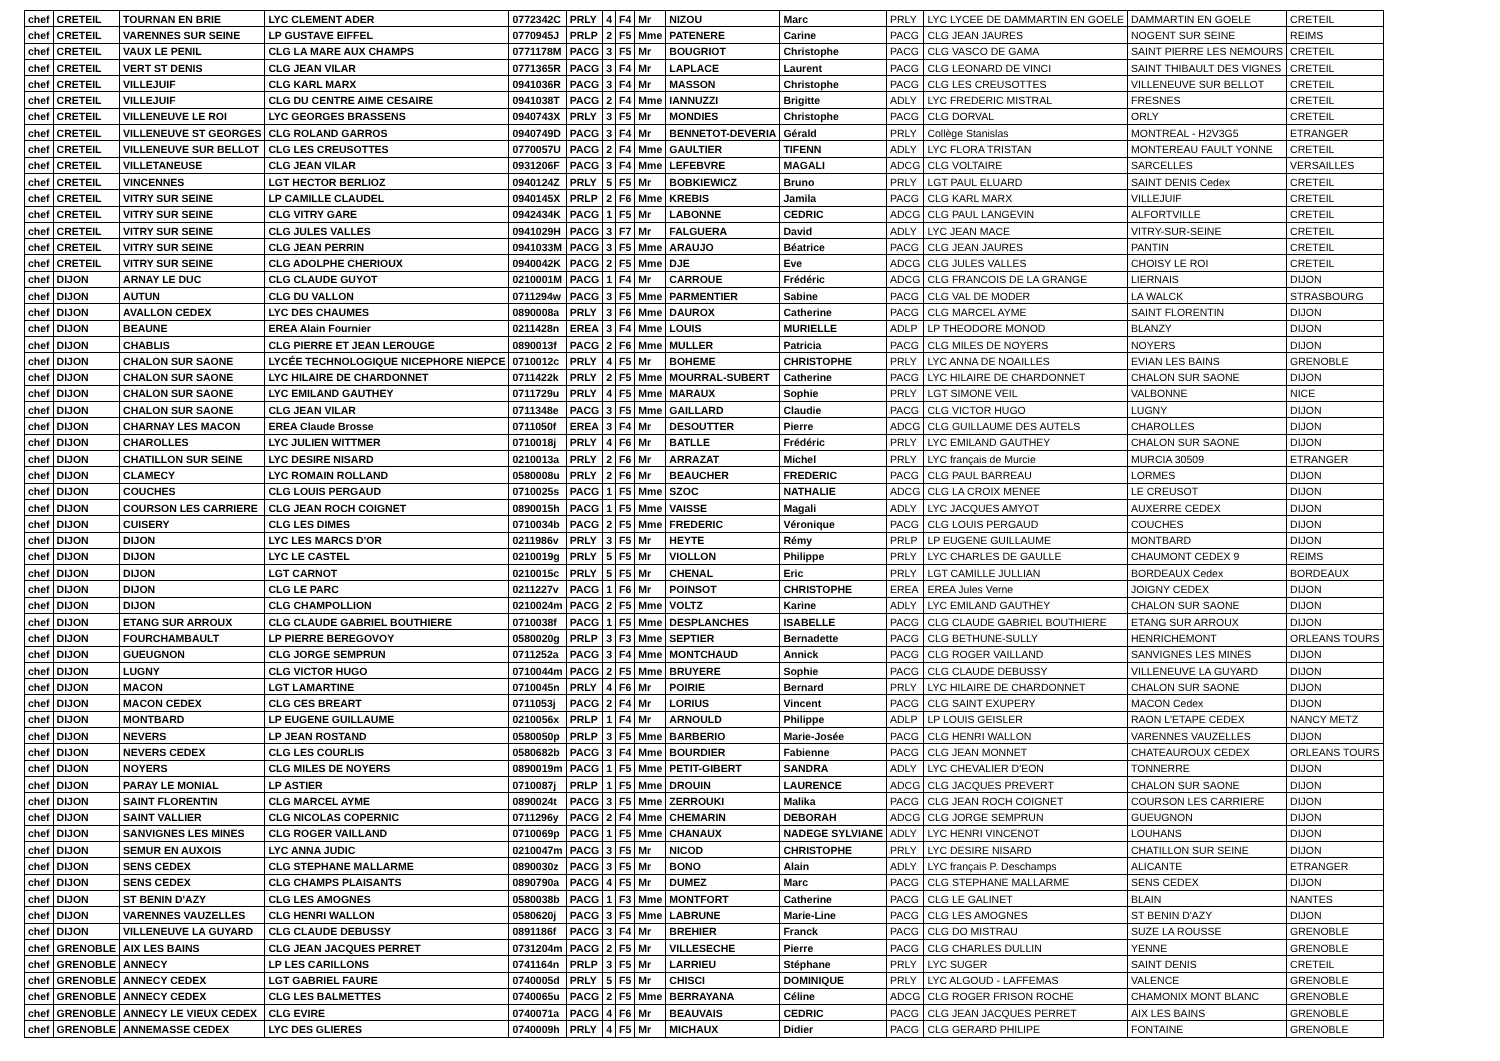| chef | CRETEIL | TOURNAN EN BRIE | LYC CLEMENT ADER | 0772342C | PRLY | 4 | F4 | Mr | NIZOU | Marc | PRLY | LYC LYCEE DE DAMMARTIN EN GOELE | DAMMARTIN EN GOELE | CRETEIL |
| chef | CRETEIL | VARENNES SUR SEINE | LP GUSTAVE EIFFEL | 0770945J | PRLP | 2 | F5 | Mme | PATENERE | Carine | PACG | CLG JEAN JAURES | NOGENT SUR SEINE | REIMS |
| chef | CRETEIL | VAUX LE PENIL | CLG LA MARE AUX CHAMPS | 0771178M | PACG | 3 | F5 | Mr | BOUGRIOT | Christophe | PACG | CLG VASCO DE GAMA | SAINT PIERRE LES NEMOURS | CRETEIL |
| chef | CRETEIL | VERT ST DENIS | CLG JEAN VILAR | 0771365R | PACG | 3 | F4 | Mr | LAPLACE | Laurent | PACG | CLG LEONARD DE VINCI | SAINT THIBAULT DES VIGNES | CRETEIL |
| chef | CRETEIL | VILLEJUIF | CLG KARL MARX | 0941036R | PACG | 3 | F4 | Mr | MASSON | Christophe | PACG | CLG LES CREUSOTTES | VILLENEUVE SUR BELLOT | CRETEIL |
| chef | CRETEIL | VILLEJUIF | CLG DU CENTRE AIME CESAIRE | 0941038T | PACG | 2 | F4 | Mme | IANNUZZI | Brigitte | ADLY | LYC FREDERIC MISTRAL | FRESNES | CRETEIL |
| chef | CRETEIL | VILLENEUVE LE ROI | LYC GEORGES BRASSENS | 0940743X | PRLY | 3 | F5 | Mr | MONDIES | Christophe | PACG | CLG DORVAL | ORLY | CRETEIL |
| chef | CRETEIL | VILLENEUVE ST GEORGES | CLG ROLAND GARROS | 0940749D | PACG | 3 | F4 | Mr | BENNETOT-DEVERIA | Gérald | PRLY | Collège Stanislas | MONTREAL - H2V3G5 | ETRANGER |
| chef | CRETEIL | VILLENEUVE SUR BELLOT | CLG LES CREUSOTTES | 0770057U | PACG | 2 | F4 | Mme | GAULTIER | TIFENN | ADLY | LYC FLORA TRISTAN | MONTEREAU FAULT YONNE | CRETEIL |
| chef | CRETEIL | VILLETANEUSE | CLG JEAN VILAR | 0931206F | PACG | 3 | F4 | Mme | LEFEBVRE | MAGALI | ADCG | CLG VOLTAIRE | SARCELLES | VERSAILLES |
| chef | CRETEIL | VINCENNES | LGT HECTOR BERLIOZ | 0940124Z | PRLY | 5 | F5 | Mr | BOBKIEWICZ | Bruno | PRLY | LGT PAUL ELUARD | SAINT DENIS Cedex | CRETEIL |
| chef | CRETEIL | VITRY SUR SEINE | LP CAMILLE CLAUDEL | 0940145X | PRLP | 2 | F6 | Mme | KREBIS | Jamila | PACG | CLG KARL MARX | VILLEJUIF | CRETEIL |
| chef | CRETEIL | VITRY SUR SEINE | CLG VITRY GARE | 0942434K | PACG | 1 | F5 | Mr | LABONNE | CEDRIC | ADCG | CLG PAUL LANGEVIN | ALFORTVILLE | CRETEIL |
| chef | CRETEIL | VITRY SUR SEINE | CLG JULES VALLES | 0941029H | PACG | 3 | F7 | Mr | FALGUERA | David | ADLY | LYC JEAN MACE | VITRY-SUR-SEINE | CRETEIL |
| chef | CRETEIL | VITRY SUR SEINE | CLG JEAN PERRIN | 0941033M | PACG | 3 | F5 | Mme | ARAUJO | Béatrice | PACG | CLG JEAN JAURES | PANTIN | CRETEIL |
| chef | CRETEIL | VITRY SUR SEINE | CLG ADOLPHE CHERIOUX | 0940042K | PACG | 2 | F5 | Mme | DJE | Eve | ADCG | CLG JULES VALLES | CHOISY LE ROI | CRETEIL |
| chef | DIJON | ARNAY LE DUC | CLG CLAUDE GUYOT | 0210001M | PACG | 1 | F4 | Mr | CARROUE | Frédéric | ADCG | CLG FRANCOIS DE LA GRANGE | LIERNAIS | DIJON |
| chef | DIJON | AUTUN | CLG DU VALLON | 0711294w | PACG | 3 | F5 | Mme | PARMENTIER | Sabine | PACG | CLG VAL DE MODER | LA WALCK | STRASBOURG |
| chef | DIJON | AVALLON CEDEX | LYC DES CHAUMES | 0890008a | PRLY | 3 | F6 | Mme | DAUROX | Catherine | PACG | CLG MARCEL AYME | SAINT FLORENTIN | DIJON |
| chef | DIJON | BEAUNE | EREA Alain Fournier | 0211428n | EREA | 3 | F4 | Mme | LOUIS | MURIELLE | ADLP | LP THEODORE MONOD | BLANZY | DIJON |
| chef | DIJON | CHABLIS | CLG PIERRE ET JEAN LEROUGE | 0890013f | PACG | 2 | F6 | Mme | MULLER | Patricia | PACG | CLG MILES DE NOYERS | NOYERS | DIJON |
| chef | DIJON | CHALON SUR SAONE | LYCÉE TECHNOLOGIQUE NICEPHORE NIEPCE | 0710012c | PRLY | 4 | F5 | Mr | BOHEME | CHRISTOPHE | PRLY | LYC ANNA DE NOAILLES | EVIAN LES BAINS | GRENOBLE |
| chef | DIJON | CHALON SUR SAONE | LYC HILAIRE DE CHARDONNET | 0711422k | PRLY | 2 | F5 | Mme | MOURRAL-SUBERT | Catherine | PACG | LYC HILAIRE DE CHARDONNET | CHALON SUR SAONE | DIJON |
| chef | DIJON | CHALON SUR SAONE | LYC EMILAND GAUTHEY | 0711729u | PRLY | 4 | F5 | Mme | MARAUX | Sophie | PRLY | LGT SIMONE VEIL | VALBONNE | NICE |
| chef | DIJON | CHALON SUR SAONE | CLG JEAN VILAR | 0711348e | PACG | 3 | F5 | Mme | GAILLARD | Claudie | PACG | CLG VICTOR HUGO | LUGNY | DIJON |
| chef | DIJON | CHARNAY LES MACON | EREA Claude Brosse | 0711050f | EREA | 3 | F4 | Mr | DESOUTTER | Pierre | ADCG | CLG GUILLAUME DES AUTELS | CHAROLLES | DIJON |
| chef | DIJON | CHAROLLES | LYC JULIEN WITTMER | 0710018j | PRLY | 4 | F6 | Mr | BATLLE | Frédéric | PRLY | LYC EMILAND GAUTHEY | CHALON SUR SAONE | DIJON |
| chef | DIJON | CHATILLON SUR SEINE | LYC DESIRE NISARD | 0210013a | PRLY | 2 | F6 | Mr | ARRAZAT | Michel | PRLY | LYC français de Murcie | MURCIA 30509 | ETRANGER |
| chef | DIJON | CLAMECY | LYC ROMAIN ROLLAND | 0580008u | PRLY | 2 | F6 | Mr | BEAUCHER | FREDERIC | PACG | CLG PAUL BARREAU | LORMES | DIJON |
| chef | DIJON | COUCHES | CLG LOUIS PERGAUD | 0710025s | PACG | 1 | F5 | Mme | SZOC | NATHALIE | ADCG | CLG LA CROIX MENEE | LE CREUSOT | DIJON |
| chef | DIJON | COURSON LES CARRIERE | CLG JEAN ROCH COIGNET | 0890015h | PACG | 1 | F5 | Mme | VAISSE | Magali | ADLY | LYC JACQUES AMYOT | AUXERRE CEDEX | DIJON |
| chef | DIJON | CUISERY | CLG LES DIMES | 0710034b | PACG | 2 | F5 | Mme | FREDERIC | Véronique | PACG | CLG LOUIS PERGAUD | COUCHES | DIJON |
| chef | DIJON | DIJON | LYC LES MARCS D'OR | 0211986v | PRLY | 3 | F5 | Mr | HEYTE | Rémy | PRLP | LP EUGENE GUILLAUME | MONTBARD | DIJON |
| chef | DIJON | DIJON | LYC LE CASTEL | 0210019g | PRLY | 5 | F5 | Mr | VIOLLON | Philippe | PRLY | LYC CHARLES DE GAULLE | CHAUMONT CEDEX 9 | REIMS |
| chef | DIJON | DIJON | LGT CARNOT | 0210015c | PRLY | 5 | F5 | Mr | CHENAL | Eric | PRLY | LGT CAMILLE JULLIAN | BORDEAUX Cedex | BORDEAUX |
| chef | DIJON | DIJON | CLG LE PARC | 0211227v | PACG | 1 | F6 | Mr | POINSOT | CHRISTOPHE | EREA | EREA Jules Verne | JOIGNY CEDEX | DIJON |
| chef | DIJON | DIJON | CLG CHAMPOLLION | 0210024m | PACG | 2 | F5 | Mme | VOLTZ | Karine | ADLY | LYC EMILAND GAUTHEY | CHALON SUR SAONE | DIJON |
| chef | DIJON | ETANG SUR ARROUX | CLG CLAUDE GABRIEL BOUTHIERE | 0710038f | PACG | 1 | F5 | Mme | DESPLANCHES | ISABELLE | PACG | CLG CLAUDE GABRIEL BOUTHIERE | ETANG SUR ARROUX | DIJON |
| chef | DIJON | FOURCHAMBAULT | LP PIERRE BEREGOVOY | 0580020g | PRLP | 3 | F3 | Mme | SEPTIER | Bernadette | PACG | CLG BETHUNE-SULLY | HENRICHEMONT | ORLEANS TOURS |
| chef | DIJON | GUEUGNON | CLG JORGE SEMPRUN | 0711252a | PACG | 3 | F4 | Mme | MONTCHAUD | Annick | PACG | CLG ROGER VAILLAND | SANVIGNES LES MINES | DIJON |
| chef | DIJON | LUGNY | CLG VICTOR HUGO | 0710044m | PACG | 2 | F5 | Mme | BRUYERE | Sophie | PACG | CLG CLAUDE DEBUSSY | VILLENEUVE LA GUYARD | DIJON |
| chef | DIJON | MACON | LGT LAMARTINE | 0710045n | PRLY | 4 | F6 | Mr | POIRIE | Bernard | PRLY | LYC HILAIRE DE CHARDONNET | CHALON SUR SAONE | DIJON |
| chef | DIJON | MACON CEDEX | CLG CES BREART | 0711053j | PACG | 2 | F4 | Mr | LORIUS | Vincent | PACG | CLG SAINT EXUPERY | MACON Cedex | DIJON |
| chef | DIJON | MONTBARD | LP EUGENE GUILLAUME | 0210056x | PRLP | 1 | F4 | Mr | ARNOULD | Philippe | ADLP | LP LOUIS GEISLER | RAON L'ETAPE CEDEX | NANCY METZ |
| chef | DIJON | NEVERS | LP JEAN ROSTAND | 0580050p | PRLP | 3 | F5 | Mme | BARBERIO | Marie-Josée | PACG | CLG HENRI WALLON | VARENNES VAUZELLES | DIJON |
| chef | DIJON | NEVERS CEDEX | CLG LES COURLIS | 0580682b | PACG | 3 | F4 | Mme | BOURDIER | Fabienne | PACG | CLG JEAN MONNET | CHATEAUROUX CEDEX | ORLEANS TOURS |
| chef | DIJON | NOYERS | CLG MILES DE NOYERS | 0890019m | PACG | 1 | F5 | Mme | PETIT-GIBERT | SANDRA | ADLY | LYC CHEVALIER D'EON | TONNERRE | DIJON |
| chef | DIJON | PARAY LE MONIAL | LP ASTIER | 0710087j | PRLP | 1 | F5 | Mme | DROUIN | LAURENCE | ADCG | CLG JACQUES PREVERT | CHALON SUR SAONE | DIJON |
| chef | DIJON | SAINT FLORENTIN | CLG MARCEL AYME | 0890024t | PACG | 3 | F5 | Mme | ZERROUKI | Malika | PACG | CLG JEAN ROCH COIGNET | COURSON LES CARRIERE | DIJON |
| chef | DIJON | SAINT VALLIER | CLG NICOLAS COPERNIC | 0711296y | PACG | 2 | F4 | Mme | CHEMARIN | DEBORAH | ADCG | CLG JORGE SEMPRUN | GUEUGNON | DIJON |
| chef | DIJON | SANVIGNES LES MINES | CLG ROGER VAILLAND | 0710069p | PACG | 1 | F5 | Mme | CHANAUX | NADEGE SYLVIANE | ADLY | LYC HENRI VINCENOT | LOUHANS | DIJON |
| chef | DIJON | SEMUR EN AUXOIS | LYC ANNA JUDIC | 0210047m | PACG | 3 | F5 | Mr | NICOD | CHRISTOPHE | PRLY | LYC DESIRE NISARD | CHATILLON SUR SEINE | DIJON |
| chef | DIJON | SENS CEDEX | CLG STEPHANE MALLARME | 0890030z | PACG | 3 | F5 | Mr | BONO | Alain | ADLY | LYC français P. Deschamps | ALICANTE | ETRANGER |
| chef | DIJON | SENS CEDEX | CLG CHAMPS PLAISANTS | 0890790a | PACG | 4 | F5 | Mr | DUMEZ | Marc | PACG | CLG STEPHANE MALLARME | SENS CEDEX | DIJON |
| chef | DIJON | ST BENIN D'AZY | CLG LES AMOGNES | 0580038b | PACG | 1 | F3 | Mme | MONTFORT | Catherine | PACG | CLG LE GALINET | BLAIN | NANTES |
| chef | DIJON | VARENNES VAUZELLES | CLG HENRI WALLON | 0580620j | PACG | 3 | F5 | Mme | LABRUNE | Marie-Line | PACG | CLG LES AMOGNES | ST BENIN D'AZY | DIJON |
| chef | DIJON | VILLENEUVE LA GUYARD | CLG CLAUDE DEBUSSY | 0891186f | PACG | 3 | F4 | Mr | BREHIER | Franck | PACG | CLG DO MISTRAU | SUZE LA ROUSSE | GRENOBLE |
| chef | GRENOBLE | AIX LES BAINS | CLG JEAN JACQUES PERRET | 0731204m | PACG | 2 | F5 | Mr | VILLESECHE | Pierre | PACG | CLG CHARLES DULLIN | YENNE | GRENOBLE |
| chef | GRENOBLE | ANNECY | LP LES CARILLONS | 0741164n | PRLP | 3 | F5 | Mr | LARRIEU | Stéphane | PRLY | LYC SUGER | SAINT DENIS | CRETEIL |
| chef | GRENOBLE | ANNECY CEDEX | LGT GABRIEL FAURE | 0740005d | PRLY | 5 | F5 | Mr | CHISCI | DOMINIQUE | PRLY | LYC ALGOUD - LAFFEMAS | VALENCE | GRENOBLE |
| chef | GRENOBLE | ANNECY CEDEX | CLG LES BALMETTES | 0740065u | PACG | 2 | F5 | Mme | BERRAYANA | Céline | ADCG | CLG ROGER FRISON ROCHE | CHAMONIX MONT BLANC | GRENOBLE |
| chef | GRENOBLE | ANNECY LE VIEUX CEDEX | CLG EVIRE | 0740071a | PACG | 4 | F6 | Mr | BEAUVAIS | CEDRIC | PACG | CLG JEAN JACQUES PERRET | AIX LES BAINS | GRENOBLE |
| chef | GRENOBLE | ANNEMASSE CEDEX | LYC DES GLIERES | 0740009h | PRLY | 4 | F5 | Mr | MICHAUX | Didier | PACG | CLG GERARD PHILIPE | FONTAINE | GRENOBLE |